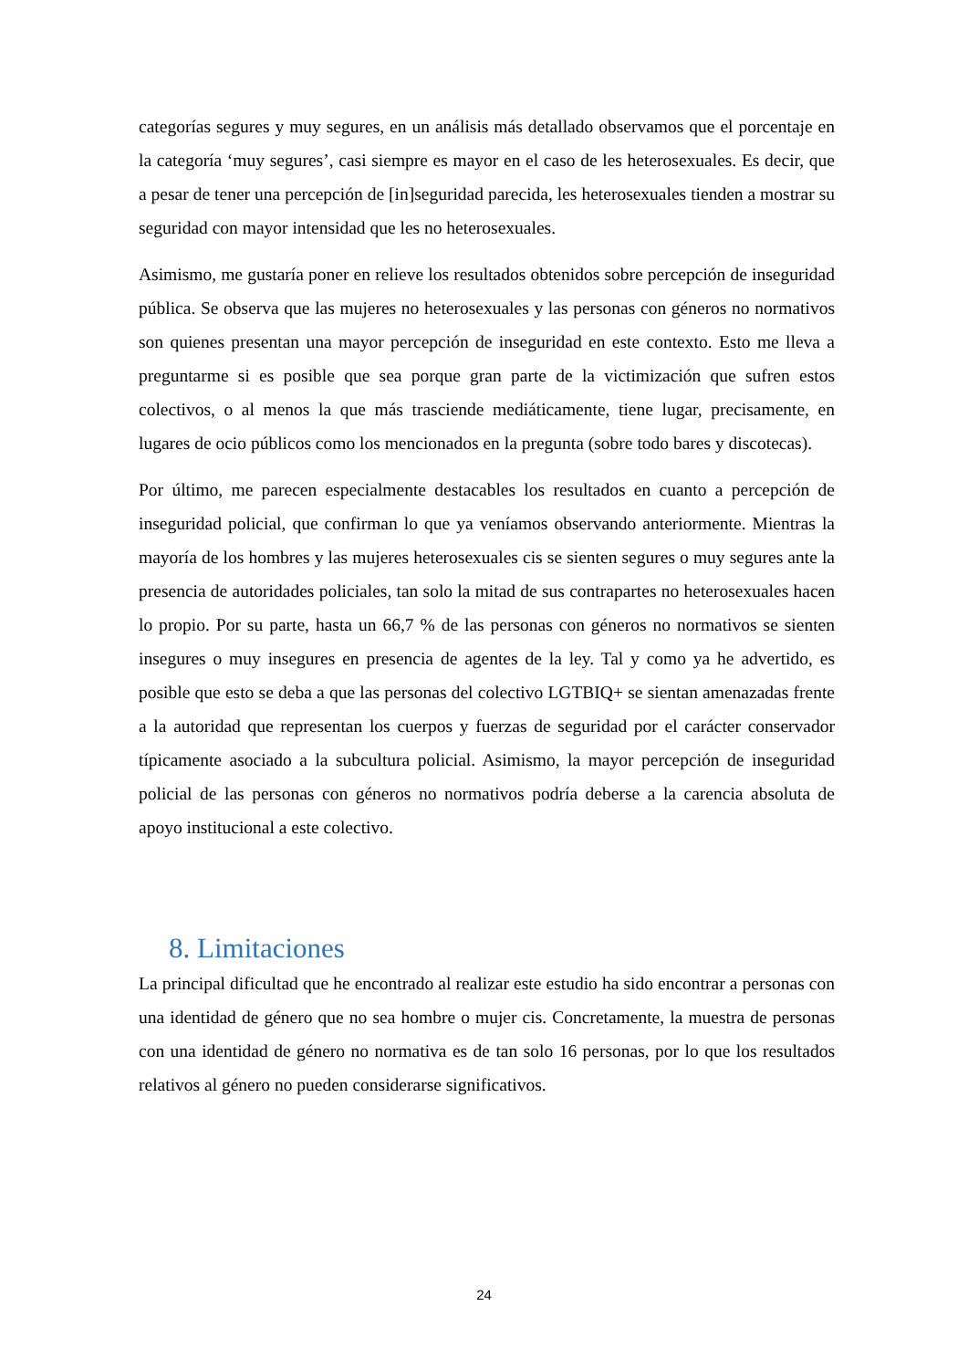categorías segures y muy segures, en un análisis más detallado observamos que el porcentaje en la categoría ‘muy segures’, casi siempre es mayor en el caso de les heterosexuales. Es decir, que a pesar de tener una percepción de [in]seguridad parecida, les heterosexuales tienden a mostrar su seguridad con mayor intensidad que les no heterosexuales.
Asimismo, me gustaría poner en relieve los resultados obtenidos sobre percepción de inseguridad pública. Se observa que las mujeres no heterosexuales y las personas con géneros no normativos son quienes presentan una mayor percepción de inseguridad en este contexto. Esto me lleva a preguntarme si es posible que sea porque gran parte de la victimización que sufren estos colectivos, o al menos la que más trasciende mediáticamente, tiene lugar, precisamente, en lugares de ocio públicos como los mencionados en la pregunta (sobre todo bares y discotecas).
Por último, me parecen especialmente destacables los resultados en cuanto a percepción de inseguridad policial, que confirman lo que ya veníamos observando anteriormente. Mientras la mayoría de los hombres y las mujeres heterosexuales cis se sienten segures o muy segures ante la presencia de autoridades policiales, tan solo la mitad de sus contrapartes no heterosexuales hacen lo propio. Por su parte, hasta un 66,7 % de las personas con géneros no normativos se sienten insegures o muy insegures en presencia de agentes de la ley. Tal y como ya he advertido, es posible que esto se deba a que las personas del colectivo LGTBIQ+ se sientan amenazadas frente a la autoridad que representan los cuerpos y fuerzas de seguridad por el carácter conservador típicamente asociado a la subcultura policial. Asimismo, la mayor percepción de inseguridad policial de las personas con géneros no normativos podría deberse a la carencia absoluta de apoyo institucional a este colectivo.
8. Limitaciones
La principal dificultad que he encontrado al realizar este estudio ha sido encontrar a personas con una identidad de género que no sea hombre o mujer cis. Concretamente, la muestra de personas con una identidad de género no normativa es de tan solo 16 personas, por lo que los resultados relativos al género no pueden considerarse significativos.
24